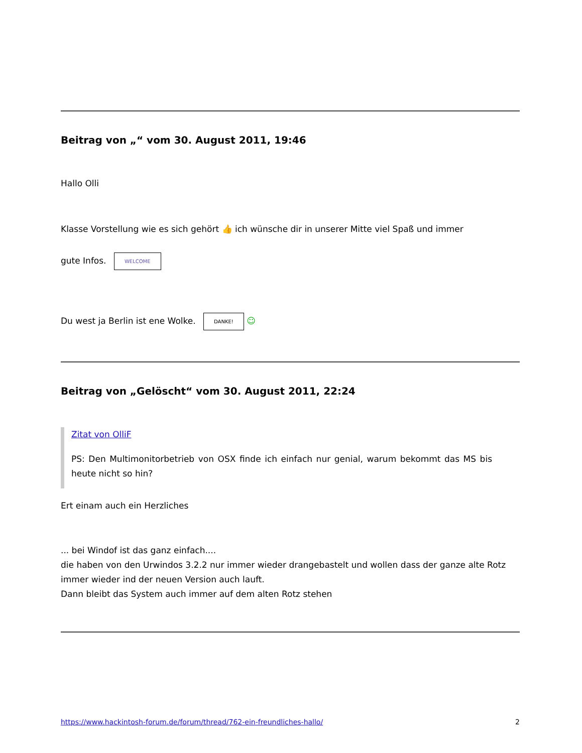Beitrag von „“ vom 30. August 2011, 19:46
Hallo Olli
Klasse Vorstellung wie es sich gehört 👍 ich wünsche dir in unserer Mitte viel Spaß und immer
gute Infos. WELCOME
Du west ja Berlin ist ene Wolke. DANKE! ☺
Beitrag von „Gelöscht“ vom 30. August 2011, 22:24
Zitat von OlliF
PS: Den Multimonitorbetrieb von OSX finde ich einfach nur genial, warum bekommt das MS bis heute nicht so hin?
Ert einam auch ein Herzliches
... bei Windof ist das ganz einfach....
die haben von den Urwindos 3.2.2 nur immer wieder drangebastelt und wollen dass der ganze alte Rotz immer wieder ind der neuen Version auch lauft.
Dann bleibt das System auch immer auf dem alten Rotz stehen
https://www.hackintosh-forum.de/forum/thread/762-ein-freundliches-hallo/ 2